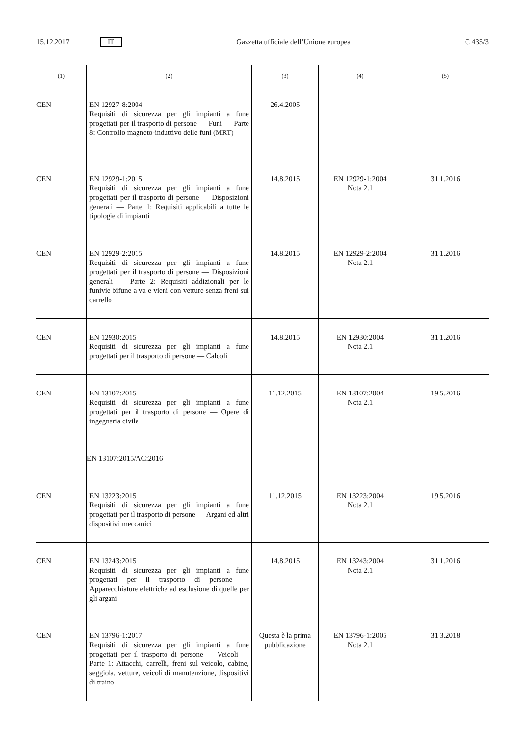15.12.2017 IT Gazzetta ufficiale dell’Unione europea C 435/3
| (1) | (2) | (3) | (4) | (5) |
| --- | --- | --- | --- | --- |
| CEN | EN 12927-8:2004 Requisiti di sicurezza per gli impianti a fune progettati per il trasporto di persone — Funi — Parte 8: Controllo magneto-induttivo delle funi (MRT) | 26.4.2005 | | |
| CEN | EN 12929-1:2015 Requisiti di sicurezza per gli impianti a fune progettati per il trasporto di persone — Disposizioni generali — Parte 1: Requisiti applicabili a tutte le tipologie di impianti | 14.8.2015 | EN 12929-1:2004 Nota 2.1 | 31.1.2016 |
| CEN | EN 12929-2:2015 Requisiti di sicurezza per gli impianti a fune progettati per il trasporto di persone — Disposizioni generali — Parte 2: Requisiti addizionali per le funivie bifune a va e vieni con vetture senza freni sul carrello | 14.8.2015 | EN 12929-2:2004 Nota 2.1 | 31.1.2016 |
| CEN | EN 12930:2015 Requisiti di sicurezza per gli impianti a fune progettati per il trasporto di persone — Calcoli | 14.8.2015 | EN 12930:2004 Nota 2.1 | 31.1.2016 |
| CEN | EN 13107:2015 Requisiti di sicurezza per gli impianti a fune progettati per il trasporto di persone — Opere di ingegneria civile | 11.12.2015 | EN 13107:2004 Nota 2.1 | 19.5.2016 |
| | EN 13107:2015/AC:2016 | | | |
| CEN | EN 13223:2015 Requisiti di sicurezza per gli impianti a fune progettati per il trasporto di persone — Argani ed altri dispositivi meccanici | 11.12.2015 | EN 13223:2004 Nota 2.1 | 19.5.2016 |
| CEN | EN 13243:2015 Requisiti di sicurezza per gli impianti a fune progettati per il trasporto di persone — Apparecchiature elettriche ad esclusione di quelle per gli argani | 14.8.2015 | EN 13243:2004 Nota 2.1 | 31.1.2016 |
| CEN | EN 13796-1:2017 Requisiti di sicurezza per gli impianti a fune progettati per il trasporto di persone — Veicoli — Parte 1: Attacchi, carrelli, freni sul veicolo, cabine, seggiola, vetture, veicoli di manutenzione, dispositivi di traino | Questa è la prima pubblicazione | EN 13796-1:2005 Nota 2.1 | 31.3.2018 |